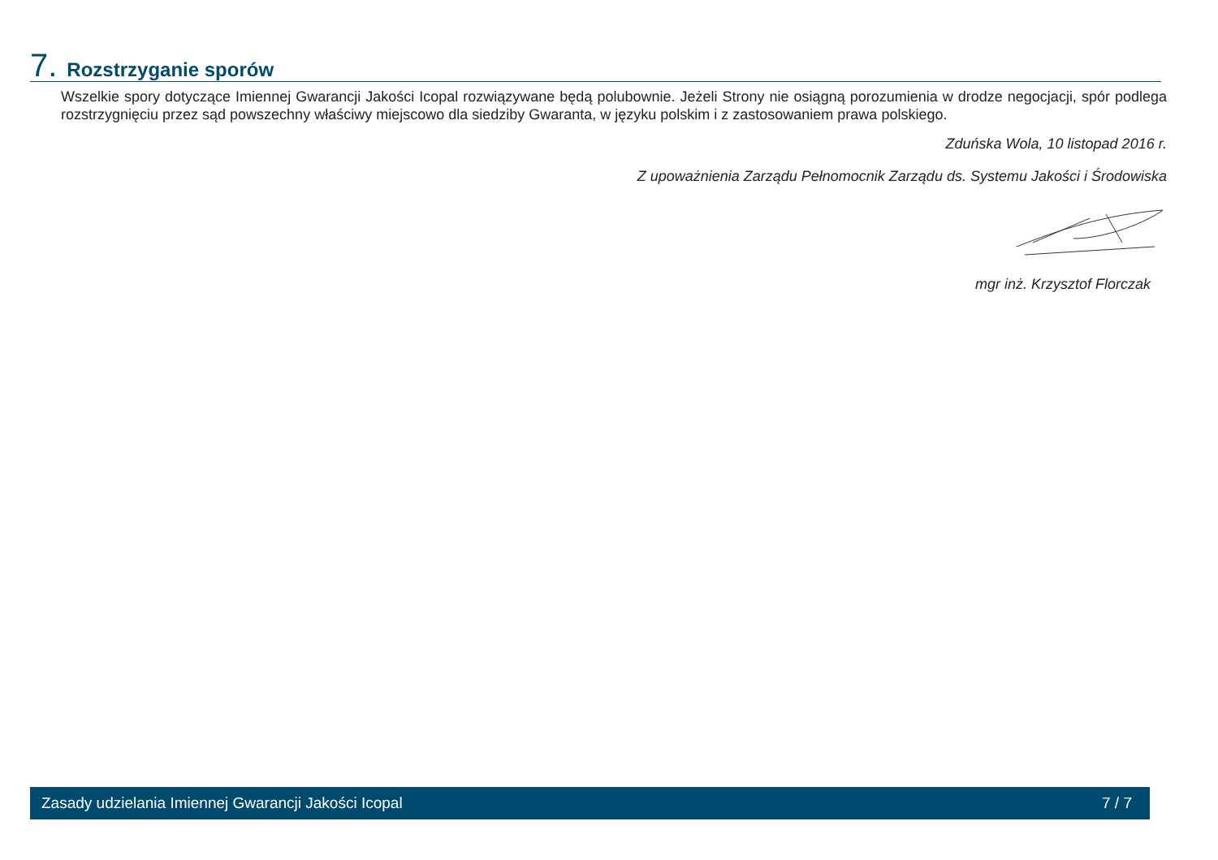7. Rozstrzyganie sporów
Wszelkie spory dotyczące Imiennej Gwarancji Jakości Icopal rozwiązywane będą polubownie. Jeżeli Strony nie osiągną porozumienia w drodze negocjacji, spór podlega rozstrzygnięciu przez sąd powszechny właściwy miejscowo dla siedziby Gwaranta, w języku polskim i z zastosowaniem prawa polskiego.
Zduńska Wola, 10 listopad 2016 r.
Z upoważnienia Zarządu Pełnomocnik Zarządu ds. Systemu Jakości i Środowiska
mgr inż. Krzysztof Florczak
Zasady udzielania Imiennej Gwarancji Jakości Icopal 7 / 7